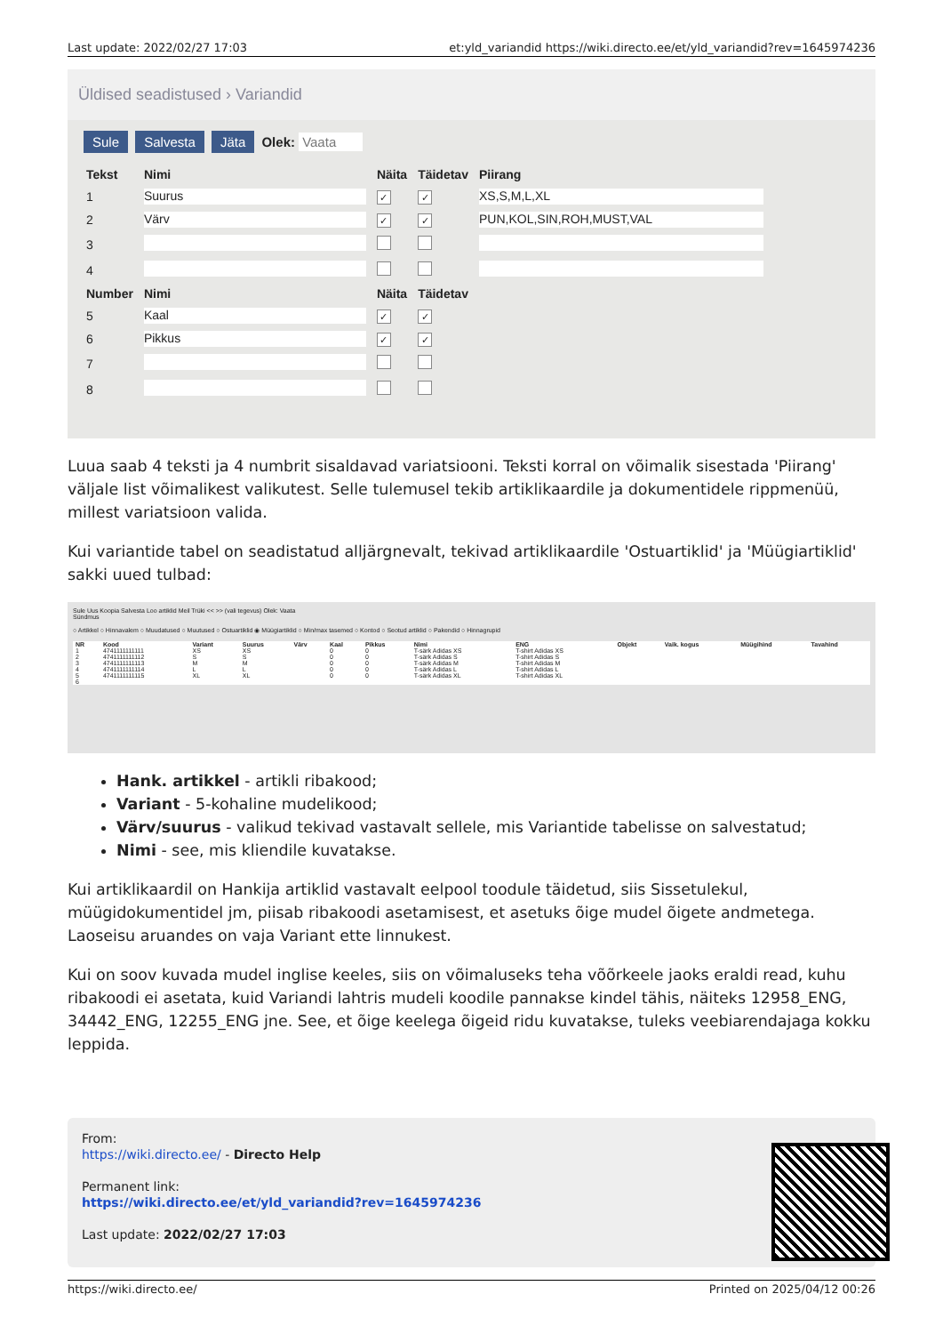Last update: 2022/02/27 17:03 et:yld_variandid https://wiki.directo.ee/et/yld_variandid?rev=1645974236
Üldised seadistused › Variandid
Sule Salvesta Jäta Olek: Vaata
| Tekst | Nimi | Näita | Täidetav | Piirang |
| --- | --- | --- | --- | --- |
| 1 | Suurus | ✓ | ✓ | XS,S,M,L,XL |
| 2 | Värv | ✓ | ✓ | PUN,KOL,SIN,ROH,MUST,VAL |
| 3 | | | | |
| 4 | | | | |
| Number | Nimi | Näita | Täidetav | |
| 5 | Kaal | ✓ | ✓ | |
| 6 | Pikkus | ✓ | ✓ | |
| 7 | | | | |
| 8 | | | | |
Luua saab 4 teksti ja 4 numbrit sisaldavad variatsiooni. Teksti korral on võimalik sisestada 'Piirang' väljale list võimalikest valikutest. Selle tulemusel tekib artiklikaardile ja dokumentidele rippmenüü, millest variatsioon valida.
Kui variantide tabel on seadistatud alljärgnevalt, tekivad artiklikaardile 'Ostuartiklid' ja 'Müügiartiklid' sakki uued tulbad:
Sule Uus Koopia Salvesta Loo artiklid Meil Trüki << >> (vali tegevus) Olek: Vaata
Sündmus
○ Artikkel ○ Hinnavalem ○ Muudatused ○ Muutused ○ Ostuartiklid ◉ Müügiartiklid ○ Min/max tasemed ○ Kontod ○ Seotud artiklid ○ Pakendid ○ Hinnagrupid
| NR | Kood | Variant | Suurus | Värv | Kaal | Pikkus | Nimi | ENG | Objekt | Vaik. kogus | Müügihind | Tavahind |
| --- | --- | --- | --- | --- | --- | --- | --- | --- | --- | --- | --- | --- |
| 1 | 4741111111111 | XS | XS | | 0 | 0 | T-särk Adidas XS | T-shirt Adidas XS | | | | |
| 2 | 4741111111112 | S | S | | 0 | 0 | T-särk Adidas S | T-shirt Adidas S | | | | |
| 3 | 4741111111113 | M | M | | 0 | 0 | T-särk Adidas M | T-shirt Adidas M | | | | |
| 4 | 4741111111114 | L | L | | 0 | 0 | T-särk Adidas L | T-shirt Adidas L | | | | |
| 5 | 4741111111115 | XL | XL | | 0 | 0 | T-särk Adidas XL | T-shirt Adidas XL | | | | |
| 6 | | | | | | | | | | | | |
Hank. artikkel - artikli ribakood;
Variant - 5-kohaline mudelikood;
Värv/suurus - valikud tekivad vastavalt sellele, mis Variantide tabelisse on salvestatud;
Nimi - see, mis kliendile kuvatakse.
Kui artiklikaardil on Hankija artiklid vastavalt eelpool toodule täidetud, siis Sissetulekul, müügidokumentidel jm, piisab ribakoodi asetamisest, et asetuks õige mudel õigete andmetega. Laoseisu aruandes on vaja Variant ette linnukest.
Kui on soov kuvada mudel inglise keeles, siis on võimaluseks teha võõrkeele jaoks eraldi read, kuhu ribakoodi ei asetata, kuid Variandi lahtris mudeli koodile pannakse kindel tähis, näiteks 12958_ENG, 34442_ENG, 12255_ENG jne. See, et õige keelega õigeid ridu kuvatakse, tuleks veebiarendajaga kokku leppida.
From:
https://wiki.directo.ee/ - Directo Help
Permanent link:
https://wiki.directo.ee/et/yld_variandid?rev=1645974236
Last update: 2022/02/27 17:03
https://wiki.directo.ee/ Printed on 2025/04/12 00:26